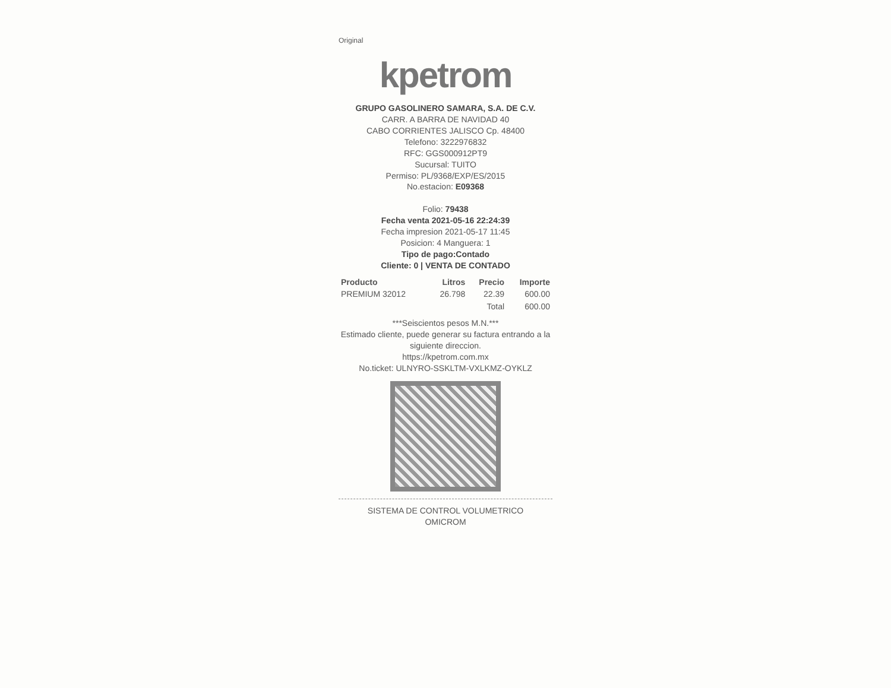Original
kpetrom
GRUPO GASOLINERO SAMARA, S.A. DE C.V.
CARR. A BARRA DE NAVIDAD 40
CABO CORRIENTES JALISCO Cp. 48400
Telefono: 3222976832
RFC: GGS000912PT9
Sucursal: TUITO
Permiso: PL/9368/EXP/ES/2015
No.estacion: E09368
Folio: 79438
Fecha venta 2021-05-16 22:24:39
Fecha impresion 2021-05-17 11:45
Posicion: 4 Manguera: 1
Tipo de pago:Contado
Cliente: 0 | VENTA DE CONTADO
| Producto | Litros | Precio | Importe |
| --- | --- | --- | --- |
| PREMIUM 32012 | 26.798 | 22.39 | 600.00 |
| | | Total | 600.00 |
***Seiscientos pesos M.N.***
Estimado cliente, puede generar su factura entrando a la siguiente direccion.
https://kpetrom.com.mx
No.ticket: ULNYRO-SSKLTM-VXLKMZ-OYKLZ
SISTEMA DE CONTROL VOLUMETRICO
OMICROM